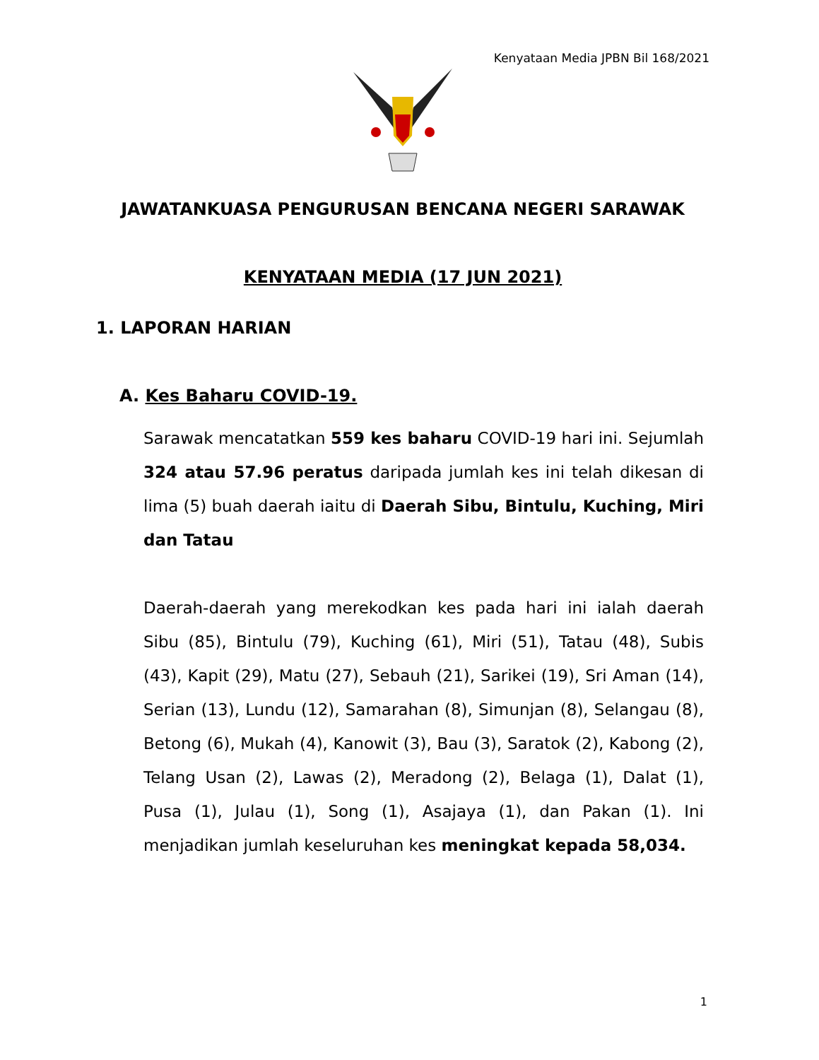Kenyataan Media JPBN Bil 168/2021
JAWATANKUASA PENGURUSAN BENCANA NEGERI SARAWAK
KENYATAAN MEDIA (17 JUN 2021)
1. LAPORAN HARIAN
A. Kes Baharu COVID-19.
Sarawak mencatatkan 559 kes baharu COVID-19 hari ini. Sejumlah 324 atau 57.96 peratus daripada jumlah kes ini telah dikesan di lima (5) buah daerah iaitu di Daerah Sibu, Bintulu, Kuching, Miri dan Tatau
Daerah-daerah yang merekodkan kes pada hari ini ialah daerah Sibu (85), Bintulu (79), Kuching (61), Miri (51), Tatau (48), Subis (43), Kapit (29), Matu (27), Sebauh (21), Sarikei (19), Sri Aman (14), Serian (13), Lundu (12), Samarahan (8), Simunjan (8), Selangau (8), Betong (6), Mukah (4), Kanowit (3), Bau (3), Saratok (2), Kabong (2), Telang Usan (2), Lawas (2), Meradong (2), Belaga (1), Dalat (1), Pusa (1), Julau (1), Song (1), Asajaya (1), dan Pakan (1). Ini menjadikan jumlah keseluruhan kes meningkat kepada 58,034.
1